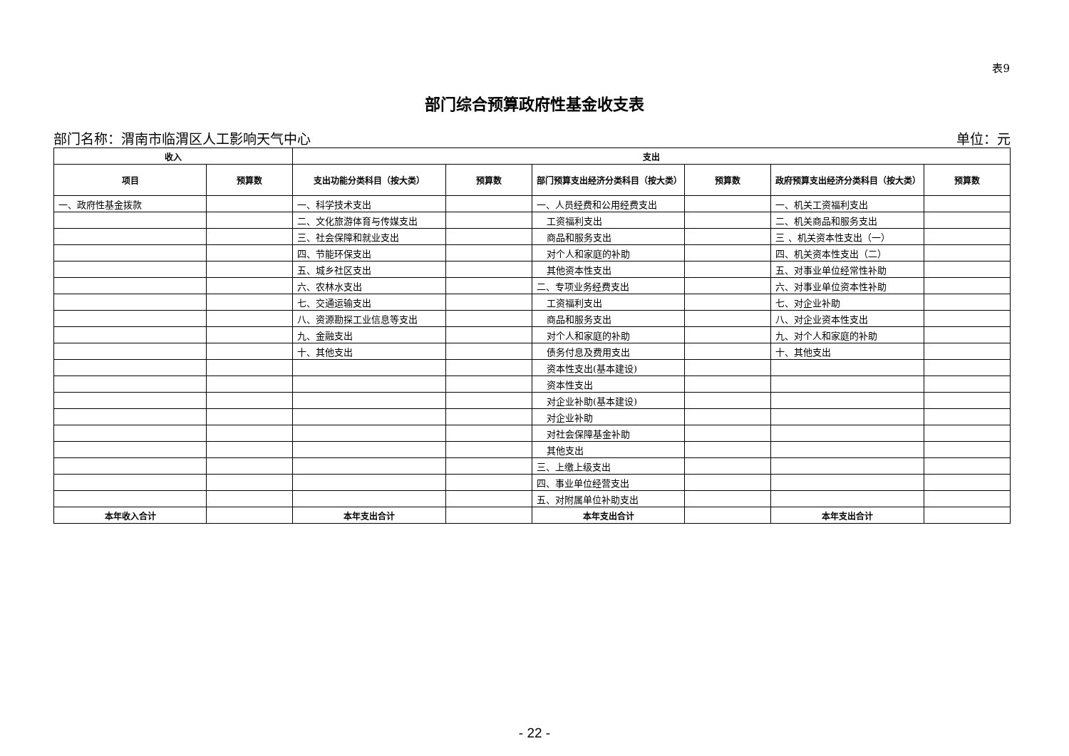表9
部门综合预算政府性基金收支表
部门名称：渭南市临渭区人工影响天气中心 单位：元
| 收入 | | 支出 | | | | | |
| --- | --- | --- | --- | --- | --- | --- | --- |
| 项目 | 预算数 | 支出功能分类科目（按大类） | 预算数 | 部门预算支出经济分类科目（按大类） | 预算数 | 政府预算支出经济分类科目（按大类） | 预算数 |
| 一、政府性基金拨款 | | 一、科学技术支出 | | 一、人员经费和公用经费支出 | | 一、机关工资福利支出 | |
| | | 二、文化旅游体育与传媒支出 | | 工资福利支出 | | 二、机关商品和服务支出 | |
| | | 三、社会保障和就业支出 | | 商品和服务支出 | | 三 、机关资本性支出（一） | |
| | | 四、节能环保支出 | | 对个人和家庭的补助 | | 四、机关资本性支出（二） | |
| | | 五、城乡社区支出 | | 其他资本性支出 | | 五、对事业单位经常性补助 | |
| | | 六、农林水支出 | | 二、专项业务经费支出 | | 六、对事业单位资本性补助 | |
| | | 七、交通运输支出 | | 工资福利支出 | | 七、对企业补助 | |
| | | 八、资源勘探工业信息等支出 | | 商品和服务支出 | | 八、对企业资本性支出 | |
| | | 九、金融支出 | | 对个人和家庭的补助 | | 九、对个人和家庭的补助 | |
| | | 十、其他支出 | | 债务付息及费用支出 | | 十、其他支出 | |
| | | | | 资本性支出(基本建设) | | | |
| | | | | 资本性支出 | | | |
| | | | | 对企业补助(基本建设) | | | |
| | | | | 对企业补助 | | | |
| | | | | 对社会保障基金补助 | | | |
| | | | | 其他支出 | | | |
| | | | | 三、上缴上级支出 | | | |
| | | | | 四、事业单位经营支出 | | | |
| | | | | 五、对附属单位补助支出 | | | |
| 本年收入合计 | | 本年支出合计 | | 本年支出合计 | | 本年支出合计 | |
- 22 -